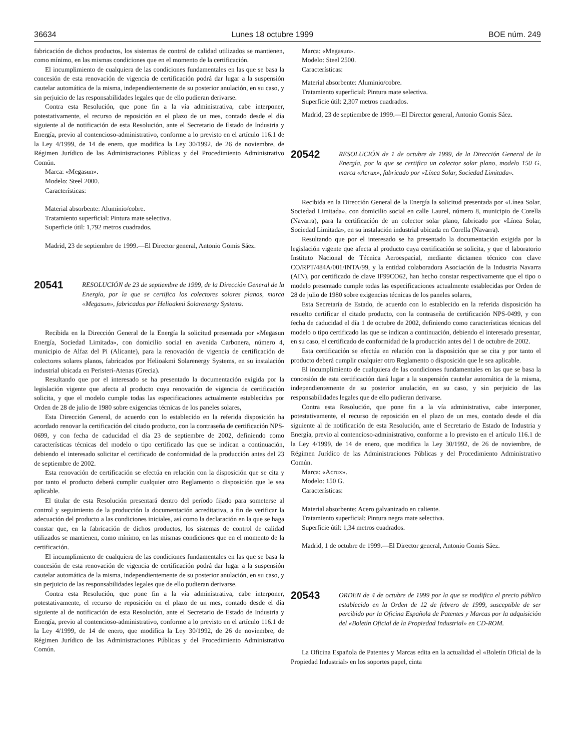36634 Lunes 18 octubre 1999 BOE núm. 249
fabricación de dichos productos, los sistemas de control de calidad utilizados se mantienen, como mínimo, en las mismas condiciones que en el momento de la certificación.
El incumplimiento de cualquiera de las condiciones fundamentales en las que se basa la concesión de esta renovación de vigencia de certificación podrá dar lugar a la suspensión cautelar automática de la misma, independientemente de su posterior anulación, en su caso, y sin perjuicio de las responsabilidades legales que de ello pudieran derivarse.
Contra esta Resolución, que pone fin a la vía administrativa, cabe interponer, potestativamente, el recurso de reposición en el plazo de un mes, contado desde el día siguiente al de notificación de esta Resolución, ante el Secretario de Estado de Industria y Energía, previo al contencioso-administrativo, conforme a lo previsto en el artículo 116.1 de la Ley 4/1999, de 14 de enero, que modifica la Ley 30/1992, de 26 de noviembre, de Régimen Jurídico de las Administraciones Públicas y del Procedimiento Administrativo Común.
Marca: «Megasun».
Modelo: Steel 2000.
Características:
Material absorbente: Aluminio/cobre.
Tratamiento superficial: Pintura mate selectiva.
Superficie útil: 1,792 metros cuadrados.
Madrid, 23 de septiembre de 1999.—El Director general, Antonio Gomis Sáez.
20541 RESOLUCIÓN de 23 de septiembre de 1999, de la Dirección General de la Energía, por la que se certifica los colectores solares planos, marca «Megasun», fabricados por Helioakmi Solarenergy Systems.
Recibida en la Dirección General de la Energía la solicitud presentada por «Megasun Energía, Sociedad Limitada», con domicilio social en avenida Carbonera, número 4, municipio de Alfaz del Pi (Alicante), para la renovación de vigencia de certificación de colectores solares planos, fabricados por Helioakmi Solarenergy Systems, en su instalación industrial ubicada en Peristeri-Atenas (Grecia).
Resultando que por el interesado se ha presentado la documentación exigida por la legislación vigente que afecta al producto cuya renovación de vigencia de certificación solicita, y que el modelo cumple todas las especificaciones actualmente establecidas por Orden de 28 de julio de 1980 sobre exigencias técnicas de los paneles solares,
Esta Dirección General, de acuerdo con lo establecido en la referida disposición ha acordado renovar la certificación del citado producto, con la contraseña de certificación NPS-0699, y con fecha de caducidad el día 23 de septiembre de 2002, definiendo como características técnicas del modelo o tipo certificado las que se indican a continuación, debiendo el interesado solicitar el certificado de conformidad de la producción antes del 23 de septiembre de 2002.
Esta renovación de certificación se efectúa en relación con la disposición que se cita y por tanto el producto deberá cumplir cualquier otro Reglamento o disposición que le sea aplicable.
El titular de esta Resolución presentará dentro del período fijado para someterse al control y seguimiento de la producción la documentación acreditativa, a fin de verificar la adecuación del producto a las condiciones iniciales, así como la declaración en la que se haga constar que, en la fabricación de dichos productos, los sistemas de control de calidad utilizados se mantienen, como mínimo, en las mismas condiciones que en el momento de la certificación.
El incumplimiento de cualquiera de las condiciones fundamentales en las que se basa la concesión de esta renovación de vigencia de certificación podrá dar lugar a la suspensión cautelar automática de la misma, independientemente de su posterior anulación, en su caso, y sin perjuicio de las responsabilidades legales que de ello pudieran derivarse.
Contra esta Resolución, que pone fin a la vía administrativa, cabe interponer, potestativamente, el recurso de reposición en el plazo de un mes, contado desde el día siguiente al de notificación de esta Resolución, ante el Secretario de Estado de Industria y Energía, previo al contencioso-administrativo, conforme a lo previsto en el artículo 116.1 de la Ley 4/1999, de 14 de enero, que modifica la Ley 30/1992, de 26 de noviembre, de Régimen Jurídico de las Administraciones Públicas y del Procedimiento Administrativo Común.
Marca: «Megasun».
Modelo: Steel 2500.
Características:
Material absorbente: Aluminio/cobre.
Tratamiento superficial: Pintura mate selectiva.
Superficie útil: 2,307 metros cuadrados.
Madrid, 23 de septiembre de 1999.—El Director general, Antonio Gomis Sáez.
20542 RESOLUCIÓN de 1 de octubre de 1999, de la Dirección General de la Energía, por la que se certifica un colector solar plano, modelo 150 G, marca «Acrux», fabricado por «Línea Solar, Sociedad Limitada».
Recibida en la Dirección General de la Energía la solicitud presentada por «Línea Solar, Sociedad Limitada», con domicilio social en calle Laurel, número 8, municipio de Corella (Navarra), para la certificación de un colector solar plano, fabricado por «Línea Solar, Sociedad Limitada», en su instalación industrial ubicada en Corella (Navarra).
Resultando que por el interesado se ha presentado la documentación exigida por la legislación vigente que afecta al producto cuya certificación se solicita, y que el laboratorio Instituto Nacional de Técnica Aeroespacial, mediante dictamen técnico con clave CO/RPT/484A/001/INTA/99, y la entidad colaboradora Asociación de la Industria Navarra (AIN), por certificado de clave IF99CO62, han hecho constar respectivamente que el tipo o modelo presentado cumple todas las especificaciones actualmente establecidas por Orden de 28 de julio de 1980 sobre exigencias técnicas de los paneles solares,
Esta Secretaría de Estado, de acuerdo con lo establecido en la referida disposición ha resuelto certificar el citado producto, con la contraseña de certificación NPS-0499, y con fecha de caducidad el día 1 de octubre de 2002, definiendo como características técnicas del modelo o tipo certificado las que se indican a continuación, debiendo el interesado presentar, en su caso, el certificado de conformidad de la producción antes del 1 de octubre de 2002.
Esta certificación se efectúa en relación con la disposición que se cita y por tanto el producto deberá cumplir cualquier otro Reglamento o disposición que le sea aplicable.
El incumplimiento de cualquiera de las condiciones fundamentales en las que se basa la concesión de esta certificación dará lugar a la suspensión cautelar automática de la misma, independientemente de su posterior anulación, en su caso, y sin perjuicio de las responsabilidades legales que de ello pudieran derivarse.
Contra esta Resolución, que pone fin a la vía administrativa, cabe interponer, potestativamente, el recurso de reposición en el plazo de un mes, contado desde el día siguiente al de notificación de esta Resolución, ante el Secretario de Estado de Industria y Energía, previo al contencioso-administrativo, conforme a lo previsto en el artículo 116.1 de la Ley 4/1999, de 14 de enero, que modifica la Ley 30/1992, de 26 de noviembre, de Régimen Jurídico de las Administraciones Públicas y del Procedimiento Administrativo Común.
Marca: «Acrux».
Modelo: 150 G.
Características:
Material absorbente: Acero galvanizado en caliente.
Tratamiento superficial: Pintura negra mate selectiva.
Superficie útil: 1,34 metros cuadrados.
Madrid, 1 de octubre de 1999.—El Director general, Antonio Gomis Sáez.
20543 ORDEN de 4 de octubre de 1999 por la que se modifica el precio público establecido en la Orden de 12 de febrero de 1999, susceptible de ser percibido por la Oficina Española de Patentes y Marcas por la adquisición del «Boletín Oficial de la Propiedad Industrial» en CD-ROM.
La Oficina Española de Patentes y Marcas edita en la actualidad el «Boletín Oficial de la Propiedad Industrial» en los soportes papel, cinta